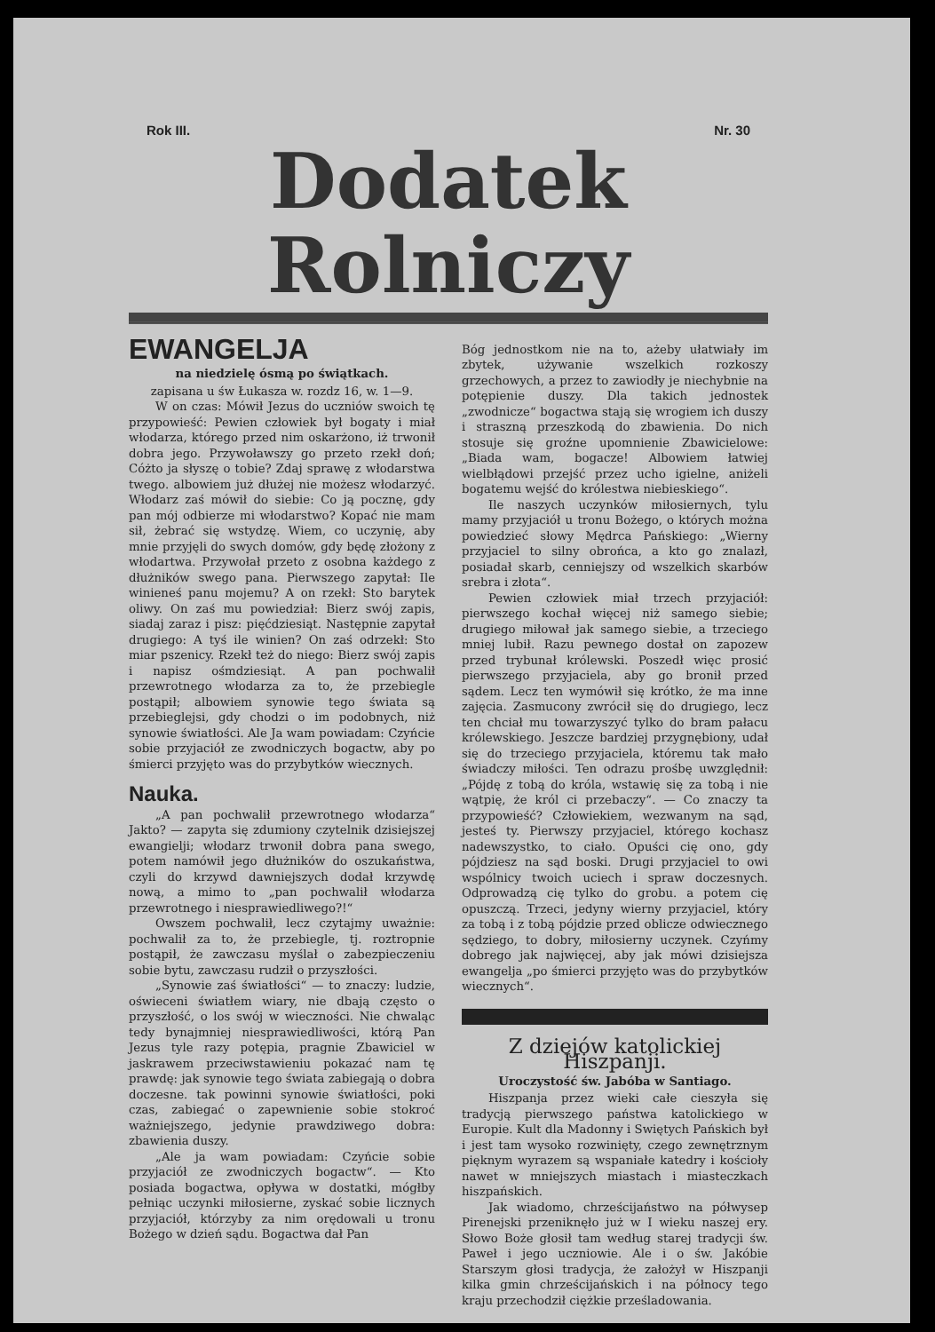Rok III. Nr. 30
Dodatek Rolniczy
EWANGELJA
na niedzielę ósmą po świątkach.
zapisana u św Łukasza w. rozdz 16, w. 1—9.
W on czas: Mówił Jezus do uczniów swoich tę przypowieść: Pewien człowiek był bogaty i miał włodarza, którego przed nim oskarżono, iż trwonił dobra jego. Przywoławszy go przeto rzekł doń; Cóżto ja słyszę o tobie? Zdaj sprawę z włodarstwa twego. albowiem już dłużej nie możesz włodarzyć. Włodarz zaś mówił do siebie: Co ją pocznę, gdy pan mój odbierze mi włodarstwo? Kopać nie mam sił, żebrać się wstydzę. Wiem, co uczynię, aby mnie przyjęli do swych domów, gdy będę złożony z włodartwa. Przywołał przeto z osobna każdego z dłużników swego pana. Pierwszego zapytał: Ile winieneś panu mojemu? A on rzekł: Sto barytek oliwy. On zaś mu powiedział: Bierz swój zapis, siadaj zaraz i pisz: pięćdziesiąt. Następnie zapytał drugiego: A tyś ile winien? On zaś odrzekł: Sto miar pszenicy. Rzekł też do niego: Bierz swój zapis i napisz ośmdziesiąt. A pan pochwalił przewrotnego włodarza za to, że przebiegle postąpił; albowiem synowie tego świata są przebieglejsi, gdy chodzi o im podobnych, niż synowie światłości. Ale Ja wam powiadam: Czyńcie sobie przyjaciół ze zwodniczych bogactw, aby po śmierci przyjęto was do przybytków wiecznych.
Nauka.
„A pan pochwalił przewrotnego włodarza“ Jakto? — zapyta się zdumiony czytelnik dzisiejszej ewangielji; włodarz trwonił dobra pana swego, potem namówił jego dłużników do oszukaństwa, czyli do krzywd dawniejszych dodał krzywdę nową, a mimo to „pan pochwalił włodarza przewrotnego i niesprawiedliwego?!“
Owszem pochwalił, lecz czytajmy uważnie: pochwalił za to, że przebiegle, tj. roztropnie postąpił, że zawczasu myślał o zabezpieczeniu sobie bytu, zawczasu rudził o przyszłości.
„Synowie zaś światłości“ — to znaczy: ludzie, oświeceni światłem wiary, nie dbają często o przyszłość, o los swój w wieczności. Nie chwaląc tedy bynajmniej niesprawiedliwości, którą Pan Jezus tyle razy potępia, pragnie Zbawiciel w jaskrawem przeciwstawieniu pokazać nam tę prawdę: jak synowie tego świata zabiegają o dobra doczesne. tak powinni synowie światłości, poki czas, zabiegać o zapewnienie sobie stokroć ważniejszego, jedynie prawdziwego dobra: zbawienia duszy.
„Ale ja wam powiadam: Czyńcie sobie przyjaciół ze zwodniczych bogactw“. — Kto posiada bogactwa, opływa w dostatki, mógłby pełniąc uczynki miłosierne, zyskać sobie licznych przyjaciół, którzyby za nim orędowali u tronu Bożego w dzień sądu. Bogactwa dał Pan
Bóg jednostkom nie na to, ażeby ułatwiały im zbytek, używanie wszelkich rozkoszy grzechowych, a przez to zawiodły je niechybnie na potępienie duszy. Dla takich jednostek „zwodnicze“ bogactwa stają się wrogiem ich duszy i straszną przeszkodą do zbawienia. Do nich stosuje się groźne upomnienie Zbawicielowe: „Biada wam, bogacze! Albowiem łatwiej wielbłądowi przejść przez ucho igielne, aniżeli bogatemu wejść do królestwa niebieskiego“.
Ile naszych uczynków miłosiernych, tylu mamy przyjaciół u tronu Bożego, o których można powiedzieć słowy Mędrca Pańskiego: „Wierny przyjaciel to silny obrońca, a kto go znalazł, posiadał skarb, cenniejszy od wszelkich skarbów srebra i złota“.
Pewien człowiek miał trzech przyjaciół: pierwszego kochał więcej niż samego siebie; drugiego miłował jak samego siebie, a trzeciego mniej lubił. Razu pewnego dostał on zapozew przed trybunał królewski. Poszedł więc prosić pierwszego przyjaciela, aby go bronił przed sądem. Lecz ten wymówił się krótko, że ma inne zajęcia. Zasmucony zwrócił się do drugiego, lecz ten chciał mu towarzyszyć tylko do bram pałacu królewskiego. Jeszcze bardziej przygnębiony, udał się do trzeciego przyjaciela, któremu tak mało świadczy miłości. Ten odrazu prośbę uwzględnił: „Pójdę z tobą do króla, wstawię się za tobą i nie wątpię, że król ci przebaczy“. — Co znaczy ta przypowieść? Człowiekiem, wezwanym na sąd, jesteś ty. Pierwszy przyjaciel, którego kochasz nadewszystko, to ciało. Opuści cię ono, gdy pójdziesz na sąd boski. Drugi przyjaciel to owi wspólnicy twoich uciech i spraw doczesnych. Odprowadzą cię tylko do grobu. a potem cię opuszczą. Trzeci, jedyny wierny przyjaciel, który za tobą i z tobą pójdzie przed oblicze odwiecznego sędziego, to dobry, miłosierny uczynek. Czyńmy dobrego jak najwięcej, aby jak mówi dzisiejsza ewangelja „po śmierci przyjęto was do przybytków wiecznych“.
Z dziejów katolickiej Hiszpanji.
Uroczystość św. Jabóba w Santiago.
Hiszpanja przez wieki całe cieszyła się tradycją pierwszego państwa katolickiego w Europie. Kult dla Madonny i Swiętych Pańskich był i jest tam wysoko rozwinięty, czego zewnętrznym pięknym wyrazem są wspaniałe katedry i kościoły nawet w mniejszych miastach i miasteczkach hiszpańskich.
Jak wiadomo, chrześcijaństwo na półwysep Pirenejski przeniknęło już w I wieku naszej ery. Słowo Boże głosił tam według starej tradycji św. Paweł i jego uczniowie. Ale i o św. Jakóbie Starszym głosi tradycja, że założył w Hiszpanji kilka gmin chrześcijańskich i na północy tego kraju przechodził ciężkie prześladowania.